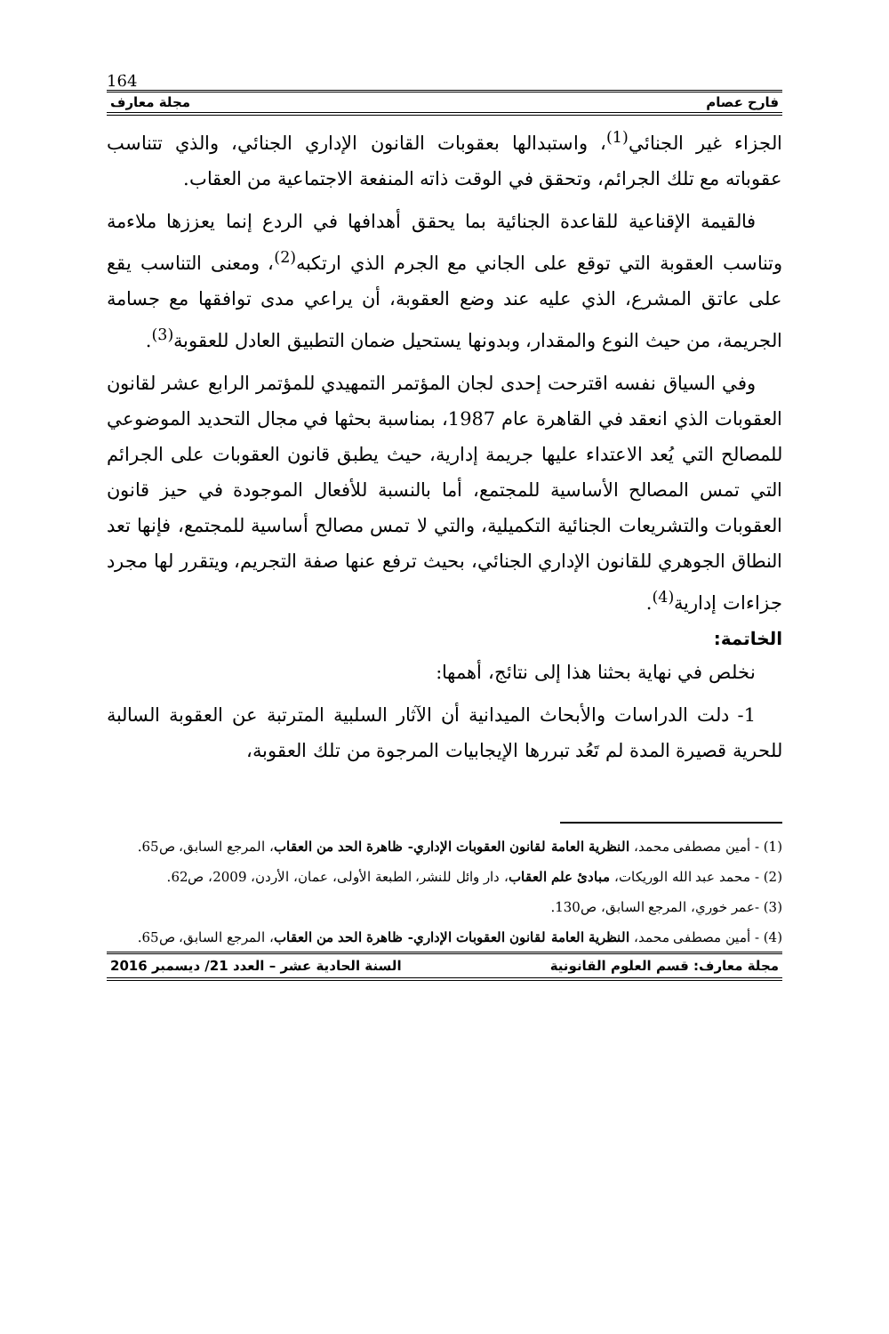164
فارح عصام مجلة معارف
الجزاء غير الجنائي<sup>(1)</sup>، واستبدالها بعقوبات القانون الإداري الجنائي، والذي تتناسب عقوباته مع تلك الجرائم، وتحقق في الوقت ذاته المنفعة الاجتماعية من العقاب.
فالقيمة الإقناعية للقاعدة الجنائية بما يحقق أهدافها في الردع إنما يعززها ملاءمة وتناسب العقوبة التي توقع على الجاني مع الجرم الذي ارتكبه<sup>(2)</sup>، ومعنى التناسب يقع على عاتق المشرع، الذي عليه عند وضع العقوبة، أن يراعي مدى توافقها مع جسامة الجريمة، من حيث النوع والمقدار، وبدونها يستحيل ضمان التطبيق العادل للعقوبة<sup>(3)</sup>.
وفي السياق نفسه اقترحت إحدى لجان المؤتمر التمهيدي للمؤتمر الرابع عشر لقانون العقوبات الذي انعقد في القاهرة عام 1987، بمناسبة بحثها في مجال التحديد الموضوعي للمصالح التي يُعد الاعتداء عليها جريمة إدارية، حيث يطبق قانون العقوبات على الجرائم التي تمس المصالح الأساسية للمجتمع، أما بالنسبة للأفعال الموجودة في حيز قانون العقوبات والتشريعات الجنائية التكميلية، والتي لا تمس مصالح أساسية للمجتمع، فإنها تعد النطاق الجوهري للقانون الإداري الجنائي، بحيث ترفع عنها صفة التجريم، ويتقرر لها مجرد جزاءات إدارية<sup>(4)</sup>.
الخاتمة:
نخلص في نهاية بحثنا هذا إلى نتائج، أهمها:
1- دلت الدراسات والأبحاث الميدانية أن الآثار السلبية المترتبة عن العقوبة السالبة للحرية قصيرة المدة لم تَعُد تبررها الإيجابيات المرجوة من تلك العقوبة،
(1) - أمين مصطفى محمد، النظرية العامة لقانون العقوبات الإداري- ظاهرة الحد من العقاب، المرجع السابق، ص65.
(2) - محمد عبد الله الوريكات، مبادئ علم العقاب، دار وائل للنشر، الطبعة الأولى، عمان، الأردن، 2009، ص62.
(3) -عمر خوري، المرجع السابق، ص130.
(4) - أمين مصطفى محمد، النظرية العامة لقانون العقوبات الإداري- ظاهرة الحد من العقاب، المرجع السابق، ص65.
مجلة معارف: قسم العلوم القانونية السنة الحادية عشر – العدد 21/ ديسمبر 2016